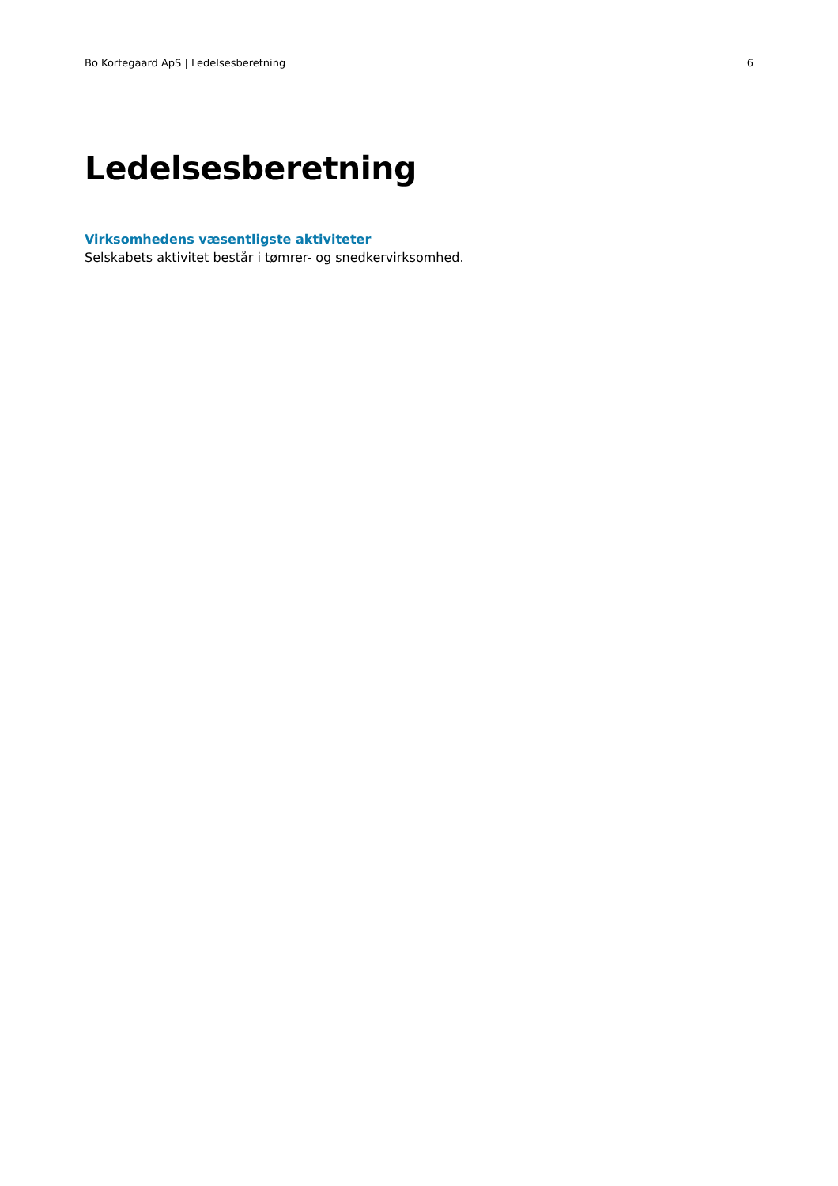Bo Kortegaard ApS | Ledelsesberetning 6
Ledelsesberetning
Virksomhedens væsentligste aktiviteter
Selskabets aktivitet består i tømrer- og snedkervirksomhed.